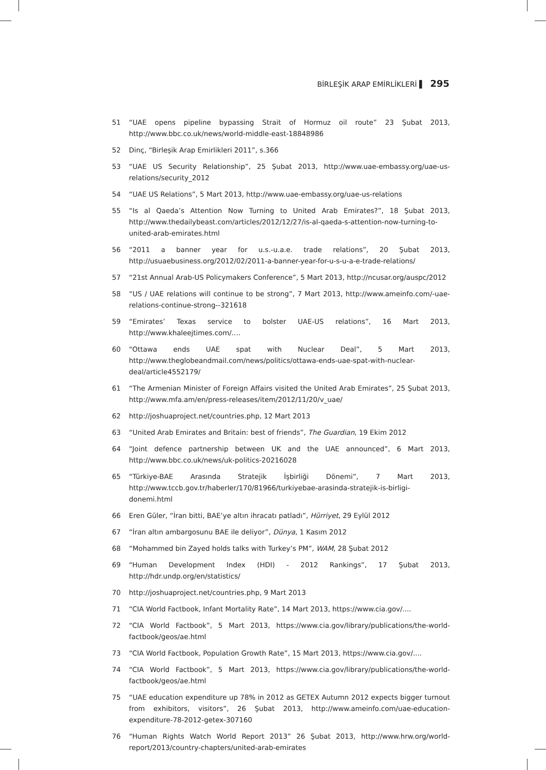BİRLEŞİK ARAP EMİRLİKLERİ ▌ 295
51 “UAE opens pipeline bypassing Strait of Hormuz oil route” 23 Şubat 2013, http://www.bbc.co.uk/news/world-middle-east-18848986
52 Dinç, “Birleşik Arap Emirlikleri 2011”, s.366
53 “UAE US Security Relationship”, 25 Şubat 2013, http://www.uae-embassy.org/uae-us-relations/security_2012
54 “UAE US Relations”, 5 Mart 2013, http://www.uae-embassy.org/uae-us-relations
55 “Is al Qaeda’s Attention Now Turning to United Arab Emirates?”, 18 Şubat 2013, http://www.thedailybeast.com/articles/2012/12/27/is-al-qaeda-s-attention-now-turning-to-united-arab-emirates.html
56 “2011 a banner year for u.s.-u.a.e. trade relations”, 20 Şubat 2013, http://usuaebusiness.org/2012/02/2011-a-banner-year-for-u-s-u-a-e-trade-relations/
57 “21st Annual Arab-US Policymakers Conference”, 5 Mart 2013, http://ncusar.org/auspc/2012
58 “US / UAE relations will continue to be strong”, 7 Mart 2013, http://www.ameinfo.com/-uae-relations-continue-strong--321618
59 “Emirates’ Texas service to bolster UAE-US relations”, 16 Mart 2013, http://www.khaleejtimes.com/....
60 “Ottawa ends UAE spat with Nuclear Deal”, 5 Mart 2013, http://www.theglobeandmail.com/news/politics/ottawa-ends-uae-spat-with-nuclear-deal/article4552179/
61 “The Armenian Minister of Foreign Affairs visited the United Arab Emirates”, 25 Şubat 2013, http://www.mfa.am/en/press-releases/item/2012/11/20/v_uae/
62 http://joshuaproject.net/countries.php, 12 Mart 2013
63 “United Arab Emirates and Britain: best of friends”, The Guardian, 19 Ekim 2012
64 “Joint defence partnership between UK and the UAE announced”, 6 Mart 2013, http://www.bbc.co.uk/news/uk-politics-20216028
65 “Türkiye-BAE Arasında Stratejik İşbirliği Dönemi”, 7 Mart 2013, http://www.tccb.gov.tr/haberler/170/81966/turkiyebae-arasinda-stratejik-is-birligi-donemi.html
66 Eren Güler, “İran bitti, BAE’ye altın ihracatı patladı”, Hürriyet, 29 Eylül 2012
67 “İran altın ambargosunu BAE ile deliyor”, Dünya, 1 Kasım 2012
68 “Mohammed bin Zayed holds talks with Turkey’s PM”, WAM, 28 Şubat 2012
69 “Human Development Index (HDI) - 2012 Rankings”, 17 Şubat 2013, http://hdr.undp.org/en/statistics/
70 http://joshuaproject.net/countries.php, 9 Mart 2013
71 “CIA World Factbook, Infant Mortality Rate”, 14 Mart 2013, https://www.cia.gov/....
72 “CIA World Factbook”, 5 Mart 2013, https://www.cia.gov/library/publications/the-world-factbook/geos/ae.html
73 “CIA World Factbook, Population Growth Rate”, 15 Mart 2013, https://www.cia.gov/....
74 “CIA World Factbook”, 5 Mart 2013, https://www.cia.gov/library/publications/the-world-factbook/geos/ae.html
75 “UAE education expenditure up 78% in 2012 as GETEX Autumn 2012 expects bigger turnout from exhibitors, visitors”, 26 Şubat 2013, http://www.ameinfo.com/uae-education-expenditure-78-2012-getex-307160
76 “Human Rights Watch World Report 2013” 26 Şubat 2013, http://www.hrw.org/world-report/2013/country-chapters/united-arab-emirates